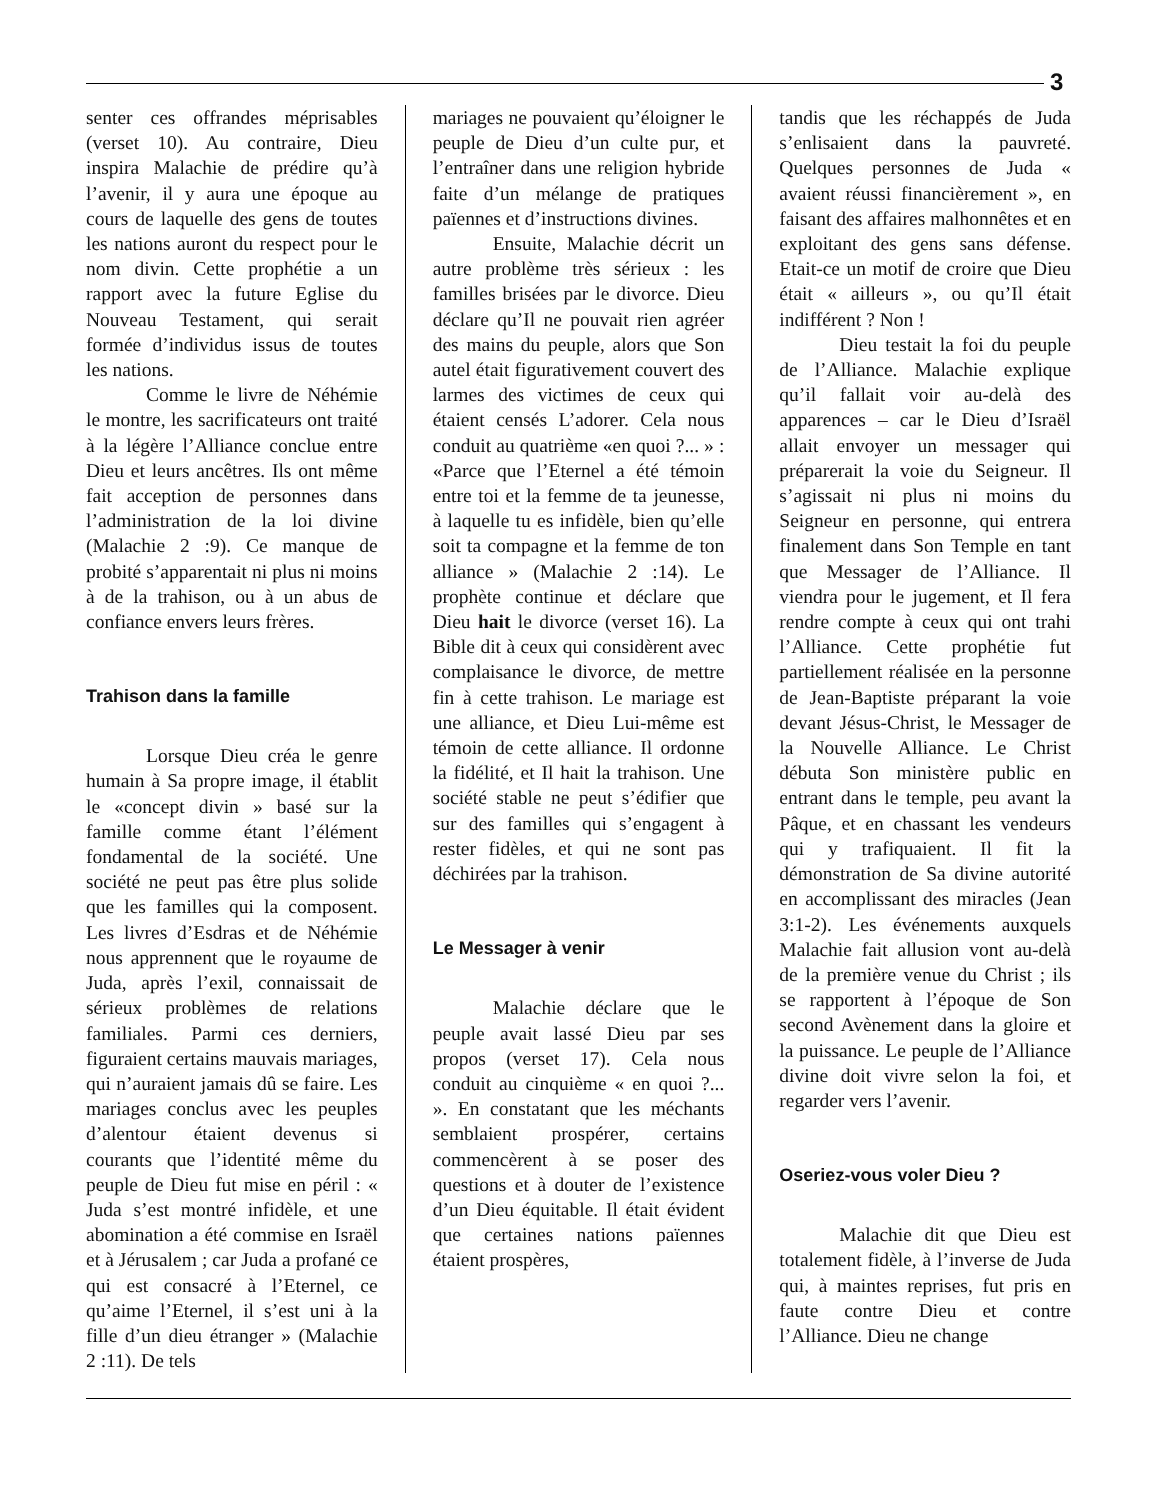3
senter ces offrandes méprisables (verset 10). Au contraire, Dieu inspira Malachie de prédire qu’à l’avenir, il y aura une époque au cours de laquelle des gens de toutes les nations auront du respect pour le nom divin. Cette prophétie a un rapport avec la future Eglise du Nouveau Testament, qui serait formée d’individus issus de toutes les nations.
Comme le livre de Néhémie le montre, les sacrificateurs ont traité à la légère l’Alliance conclue entre Dieu et leurs ancêtres. Ils ont même fait acception de personnes dans l’administration de la loi divine (Malachie 2 :9). Ce manque de probité s’apparentait ni plus ni moins à de la trahison, ou à un abus de confiance envers leurs frères.
Trahison dans la famille
Lorsque Dieu créa le genre humain à Sa propre image, il établit le «concept divin » basé sur la famille comme étant l’élément fondamental de la société. Une société ne peut pas être plus solide que les familles qui la composent. Les livres d’Esdras et de Néhémie nous apprennent que le royaume de Juda, après l’exil, connaissait de sérieux problèmes de relations familiales. Parmi ces derniers, figuraient certains mauvais mariages, qui n’auraient jamais dû se faire. Les mariages conclus avec les peuples d’alentour étaient devenus si courants que l’identité même du peuple de Dieu fut mise en péril : « Juda s’est montré infidèle, et une abomination a été commise en Israël et à Jérusalem ; car Juda a profané ce qui est consacré à l’Eternel, ce qu’aime l’Eternel, il s’est uni à la fille d’un dieu étranger » (Malachie 2 :11). De tels
mariages ne pouvaient qu’éloigner le peuple de Dieu d’un culte pur, et l’entraîner dans une religion hybride faite d’un mélange de pratiques païennes et d’instructions divines.
Ensuite, Malachie décrit un autre problème très sérieux : les familles brisées par le divorce. Dieu déclare qu’Il ne pouvait rien agréer des mains du peuple, alors que Son autel était figurativement couvert des larmes des victimes de ceux qui étaient censés L’adorer. Cela nous conduit au quatrième «en quoi ?... » : «Parce que l’Eternel a été témoin entre toi et la femme de ta jeunesse, à laquelle tu es infidèle, bien qu’elle soit ta compagne et la femme de ton alliance » (Malachie 2 :14). Le prophète continue et déclare que Dieu hait le divorce (verset 16). La Bible dit à ceux qui considèrent avec complaisance le divorce, de mettre fin à cette trahison. Le mariage est une alliance, et Dieu Lui-même est témoin de cette alliance. Il ordonne la fidélité, et Il hait la trahison. Une société stable ne peut s’édifier que sur des familles qui s’engagent à rester fidèles, et qui ne sont pas déchirées par la trahison.
Le Messager à venir
Malachie déclare que le peuple avait lassé Dieu par ses propos (verset 17). Cela nous conduit au cinquième « en quoi ?... ». En constatant que les méchants semblaient prospérer, certains commencèrent à se poser des questions et à douter de l’existence d’un Dieu équitable. Il était évident que certaines nations païennes étaient prospères,
tandis que les réchappés de Juda s’enlisaient dans la pauvreté. Quelques personnes de Juda « avaient réussi financièrement », en faisant des affaires malhonnêtes et en exploitant des gens sans défense. Etait-ce un motif de croire que Dieu était « ailleurs », ou qu’Il était indifférent ? Non !
Dieu testait la foi du peuple de l’Alliance. Malachie explique qu’il fallait voir au-delà des apparences – car le Dieu d’Israël allait envoyer un messager qui préparerait la voie du Seigneur. Il s’agissait ni plus ni moins du Seigneur en personne, qui entrera finalement dans Son Temple en tant que Messager de l’Alliance. Il viendra pour le jugement, et Il fera rendre compte à ceux qui ont trahi l’Alliance. Cette prophétie fut partiellement réalisée en la personne de Jean-Baptiste préparant la voie devant Jésus-Christ, le Messager de la Nouvelle Alliance. Le Christ débuta Son ministère public en entrant dans le temple, peu avant la Pâque, et en chassant les vendeurs qui y trafiquaient. Il fit la démonstration de Sa divine autorité en accomplissant des miracles (Jean 3:1-2). Les événements auxquels Malachie fait allusion vont au-delà de la première venue du Christ ; ils se rapportent à l’époque de Son second Avènement dans la gloire et la puissance. Le peuple de l’Alliance divine doit vivre selon la foi, et regarder vers l’avenir.
Oseriez-vous voler Dieu ?
Malachie dit que Dieu est totalement fidèle, à l’inverse de Juda qui, à maintes reprises, fut pris en faute contre Dieu et contre l’Alliance. Dieu ne change